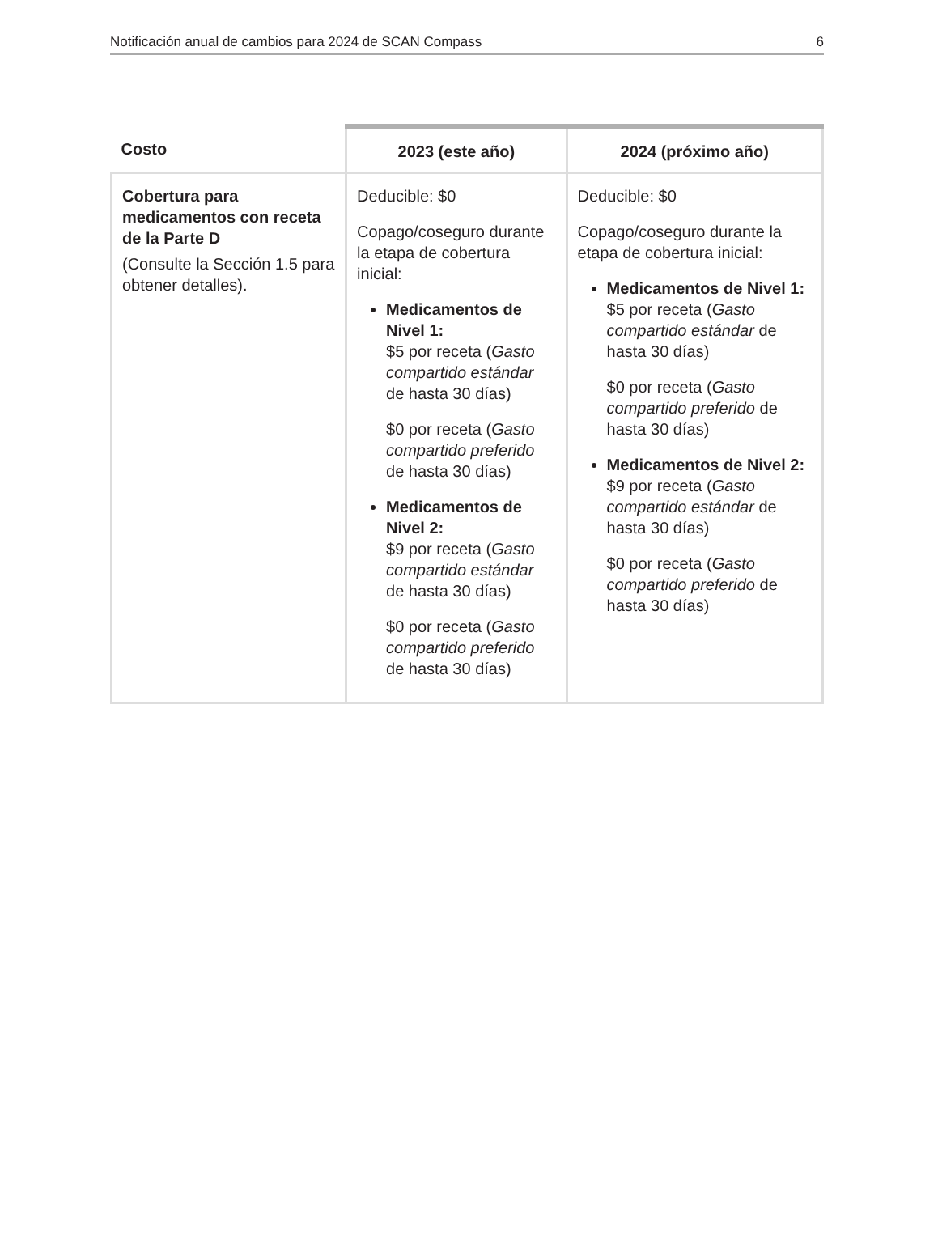Notificación anual de cambios para 2024 de SCAN Compass 6
| Costo | 2023 (este año) | 2024 (próximo año) |
| --- | --- | --- |
| Cobertura para medicamentos con receta de la Parte D (Consulte la Sección 1.5 para obtener detalles). | Deducible: $0 Copago/coseguro durante la etapa de cobertura inicial: Medicamentos de Nivel 1: $5 por receta ( Gasto compartido estándar de hasta 30 días) $0 por receta ( Gasto compartido preferido de hasta 30 días) Medicamentos de Nivel 2: $9 por receta ( Gasto compartido estándar de hasta 30 días) $0 por receta ( Gasto compartido preferido de hasta 30 días) | Deducible: $0 Copago/coseguro durante la etapa de cobertura inicial: Medicamentos de Nivel 1: $5 por receta ( Gasto compartido estándar de hasta 30 días) $0 por receta ( Gasto compartido preferido de hasta 30 días) Medicamentos de Nivel 2: $9 por receta ( Gasto compartido estándar de hasta 30 días) $0 por receta ( Gasto compartido preferido de hasta 30 días) |